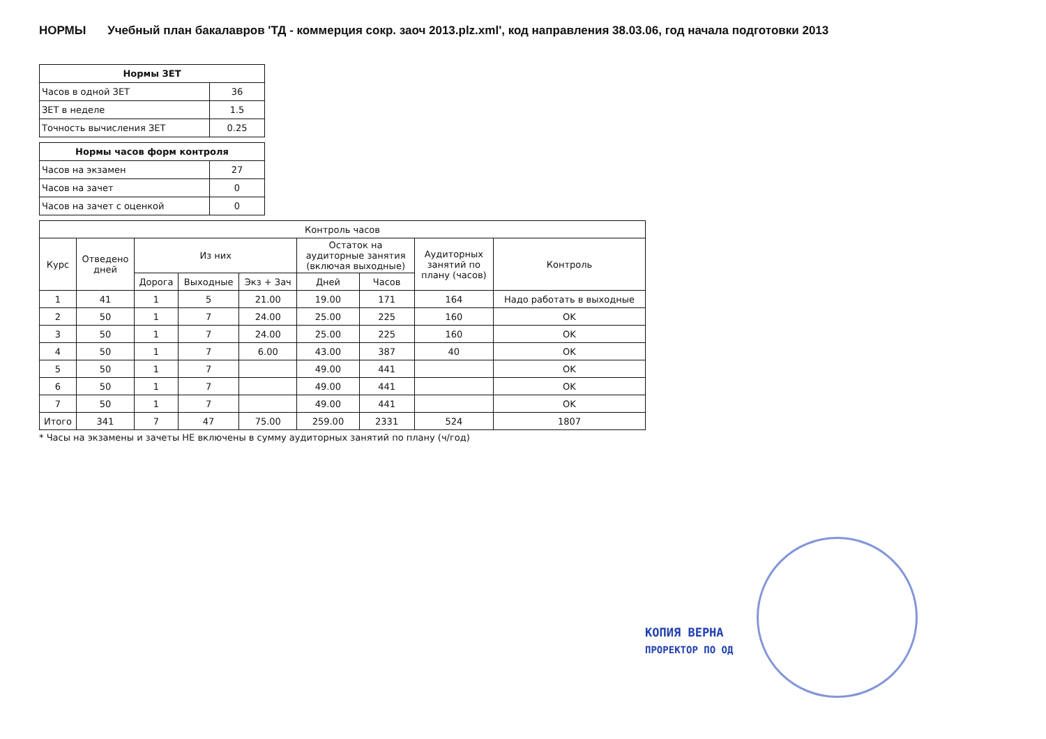НОРМЫ Учебный план бакалавров 'ТД - коммерция сокр. заоч 2013.plz.xml', код направления 38.03.06, год начала подготовки 2013
| Нормы ЗЕТ | |
| --- | --- |
| Часов в одной ЗЕТ | 36 |
| ЗЕТ в неделе | 1.5 |
| Точность вычисления ЗЕТ | 0.25 |
| Нормы часов форм контроля | |
| --- | --- |
| Часов на экзамен | 27 |
| Часов на зачет | 0 |
| Часов на зачет с оценкой | 0 |
| Контроль часов | | | | | | | | |
| --- | --- | --- | --- | --- | --- | --- | --- | --- |
| Курс | Отведено дней | Из них | | | Остаток на аудиторные занятия (включая выходные) | | Аудиторных занятий по плану (часов) | Контроль |
| | | Дорога | Выходные | Экз + Зач | Дней | Часов | | |
| 1 | 41 | 1 | 5 | 21.00 | 19.00 | 171 | 164 | Надо работать в выходные |
| 2 | 50 | 1 | 7 | 24.00 | 25.00 | 225 | 160 | OK |
| 3 | 50 | 1 | 7 | 24.00 | 25.00 | 225 | 160 | OK |
| 4 | 50 | 1 | 7 | 6.00 | 43.00 | 387 | 40 | OK |
| 5 | 50 | 1 | 7 | | 49.00 | 441 | | OK |
| 6 | 50 | 1 | 7 | | 49.00 | 441 | | OK |
| 7 | 50 | 1 | 7 | | 49.00 | 441 | | OK |
| Итого | 341 | 7 | 47 | 75.00 | 259.00 | 2331 | 524 | 1807 |
* Часы на экзамены и зачеты НЕ включены в сумму аудиторных занятий по плану (ч/год)
КОПИЯ ВЕРНА
ПРОРЕКТОР ПО ОД